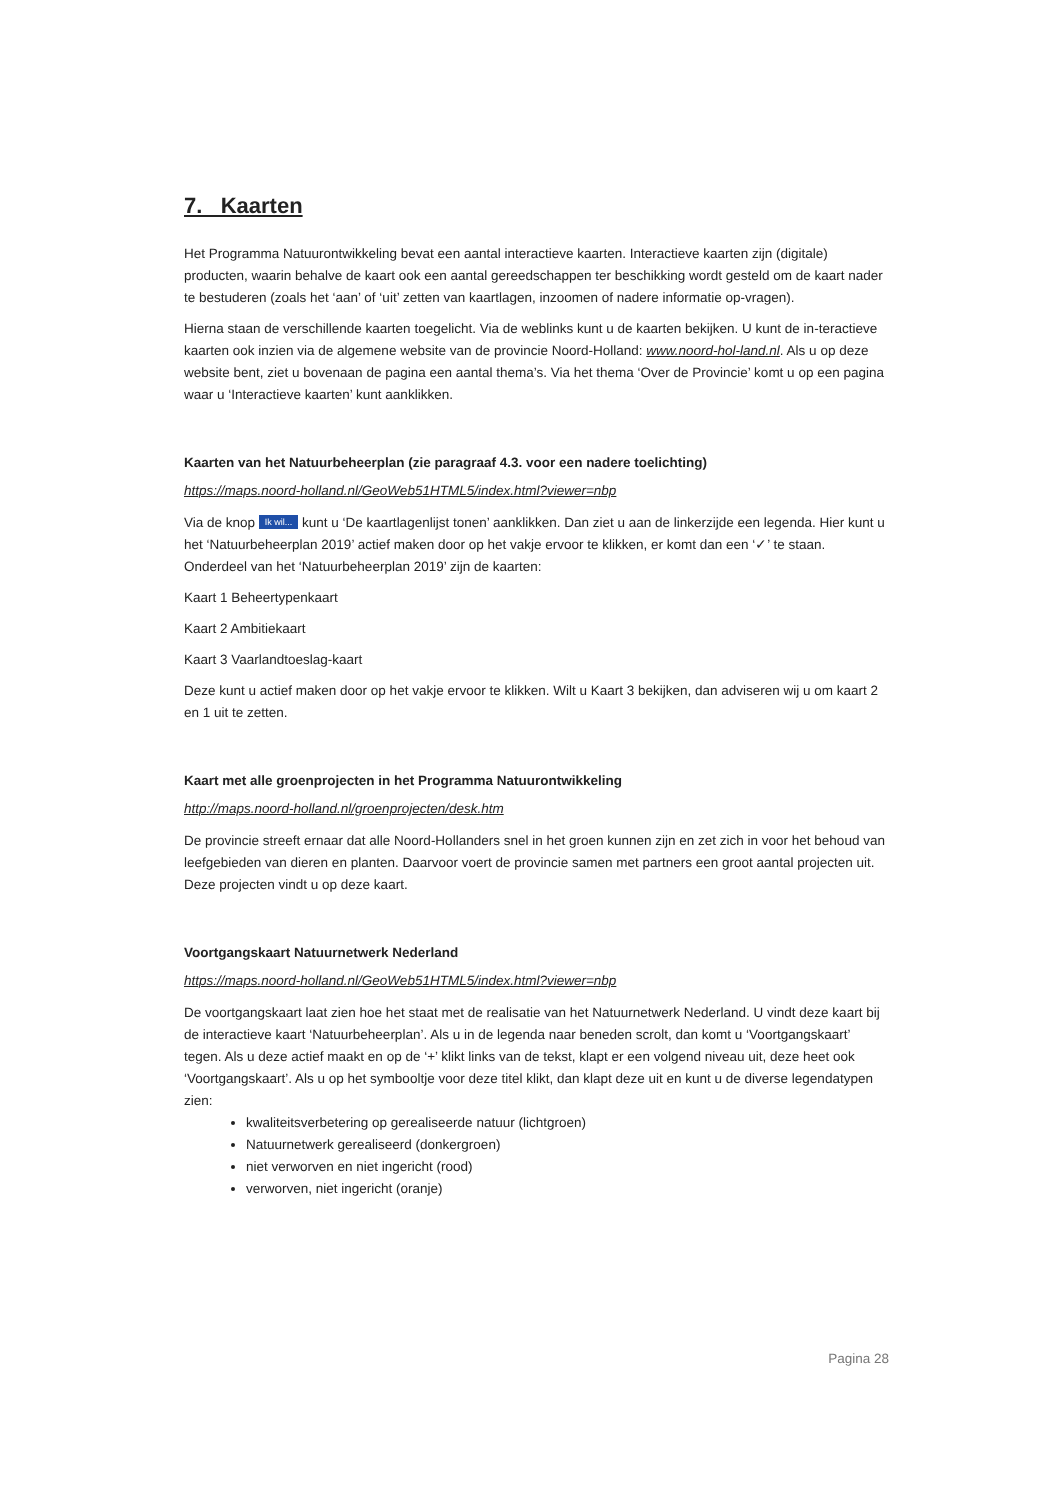7. Kaarten
Het Programma Natuurontwikkeling bevat een aantal interactieve kaarten. Interactieve kaarten zijn (digitale) producten, waarin behalve de kaart ook een aantal gereedschappen ter beschikking wordt gesteld om de kaart nader te bestuderen (zoals het ‘aan’ of ‘uit’ zetten van kaartlagen, inzoomen of nadere informatie op-vragen).
Hierna staan de verschillende kaarten toegelicht. Via de weblinks kunt u de kaarten bekijken. U kunt de in-teractieve kaarten ook inzien via de algemene website van de provincie Noord-Holland: www.noord-hol-land.nl. Als u op deze website bent, ziet u bovenaan de pagina een aantal thema’s. Via het thema ‘Over de Provincie’ komt u op een pagina waar u ‘Interactieve kaarten’ kunt aanklikken.
Kaarten van het Natuurbeheerplan (zie paragraaf 4.3. voor een nadere toelichting)
https://maps.noord-holland.nl/GeoWeb51HTML5/index.html?viewer=nbp
Via de knop Ik wil... kunt u ‘De kaartlagenlijst tonen’ aanklikken. Dan ziet u aan de linkerzijde een legenda. Hier kunt u het ‘Natuurbeheerplan 2019’ actief maken door op het vakje ervoor te klikken, er komt dan een ‘✓’ te staan. Onderdeel van het ‘Natuurbeheerplan 2019’ zijn de kaarten:
Kaart 1 Beheertypenkaart
Kaart 2 Ambitiekaart
Kaart 3 Vaarlandtoeslag-kaart
Deze kunt u actief maken door op het vakje ervoor te klikken. Wilt u Kaart 3 bekijken, dan adviseren wij u om kaart 2 en 1 uit te zetten.
Kaart met alle groenprojecten in het Programma Natuurontwikkeling
http://maps.noord-holland.nl/groenprojecten/desk.htm
De provincie streeft ernaar dat alle Noord-Hollanders snel in het groen kunnen zijn en zet zich in voor het behoud van leefgebieden van dieren en planten. Daarvoor voert de provincie samen met partners een groot aantal projecten uit. Deze projecten vindt u op deze kaart.
Voortgangskaart Natuurnetwerk Nederland
https://maps.noord-holland.nl/GeoWeb51HTML5/index.html?viewer=nbp
De voortgangskaart laat zien hoe het staat met de realisatie van het Natuurnetwerk Nederland. U vindt deze kaart bij de interactieve kaart ‘Natuurbeheerplan’. Als u in de legenda naar beneden scrolt, dan komt u ‘Voortgangskaart’ tegen. Als u deze actief maakt en op de ‘+’ klikt links van de tekst, klapt er een volgend niveau uit, deze heet ook ‘Voortgangskaart’. Als u op het symbooltje voor deze titel klikt, dan klapt deze uit en kunt u de diverse legendatypen zien:
kwaliteitsverbetering op gerealiseerde natuur (lichtgroen)
Natuurnetwerk gerealiseerd (donkergroen)
niet verworven en niet ingericht (rood)
verworven, niet ingericht (oranje)
Pagina 28